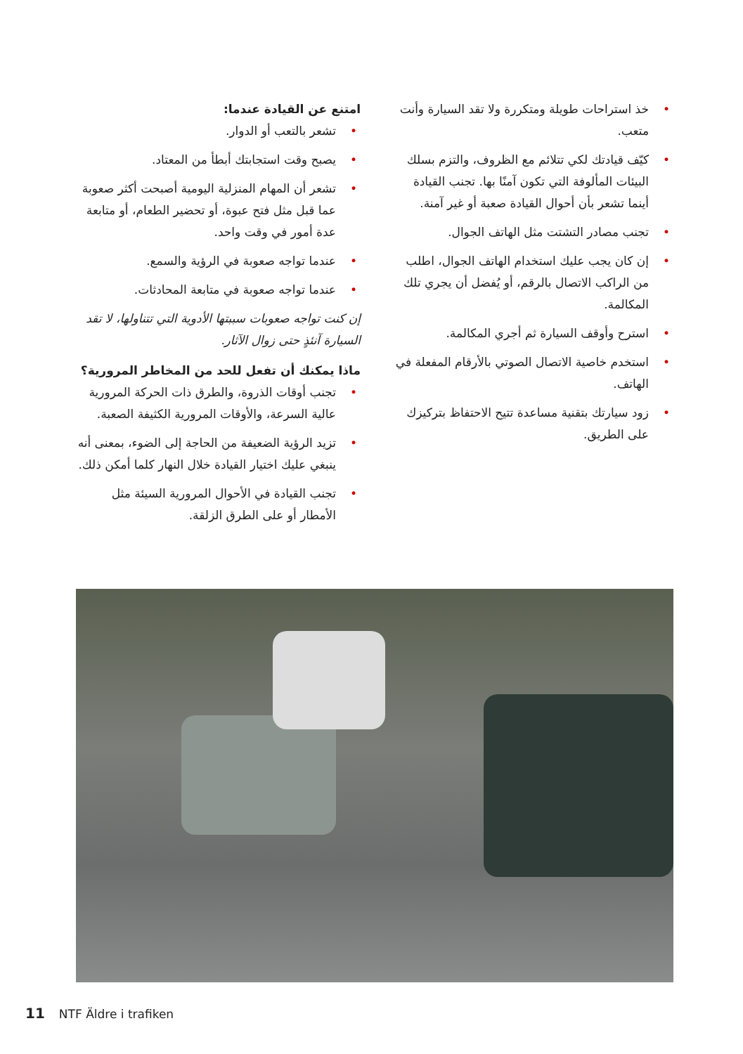امتنع عن القيادة عندما:
• تشعر بالتعب أو الدوار.
• يصبح وقت استجابتك أبطأ من المعتاد.
• تشعر أن المهام المنزلية اليومية أصبحت أكثر صعوبة عما قبل مثل فتح عبوة، أو تحضير الطعام، أو متابعة عدة أمور في وقت واحد.
• عندما تواجه صعوبة في الرؤية والسمع.
• عندما تواجه صعوبة في متابعة المحادثات.
إن كنت تواجه صعوبات سببتها الأدوية التي تتناولها، لا تقد السيارة آنئذٍ حتى زوال الآثار.
ماذا يمكنك أن تفعل للحد من المخاطر المرورية؟
• تجنب أوقات الذروة، والطرق ذات الحركة المرورية عالية السرعة، والأوقات المرورية الكثيفة الصعبة.
• تزيد الرؤية الضعيفة من الحاجة إلى الضوء، بمعنى أنه ينبغي عليك اختيار القيادة خلال النهار كلما أمكن ذلك.
• تجنب القيادة في الأحوال المرورية السيئة مثل الأمطار أو على الطرق الزلقة.
• خذ استراحات طويلة ومتكررة ولا تقد السيارة وأنت متعب.
• كيّف قيادتك لكي تتلائم مع الظروف، والتزم بسلك البيئات المألوفة التي تكون آمنًا بها. تجنب القيادة أينما تشعر بأن أحوال القيادة صعبة أو غير آمنة.
• تجنب مصادر التشتت مثل الهاتف الجوال.
• إن كان يجب عليك استخدام الهاتف الجوال، اطلب من الراكب الاتصال بالرقم، أو يُفضل أن يجري تلك المكالمة.
• استرح وأوقف السيارة ثم أجري المكالمة.
• استخدم خاصية الاتصال الصوتي بالأرقام المفعلة في الهاتف.
• زود سيارتك بتقنية مساعدة تتيح الاحتفاظ بتركيزك على الطريق.
11 NTF Äldre i trafiken